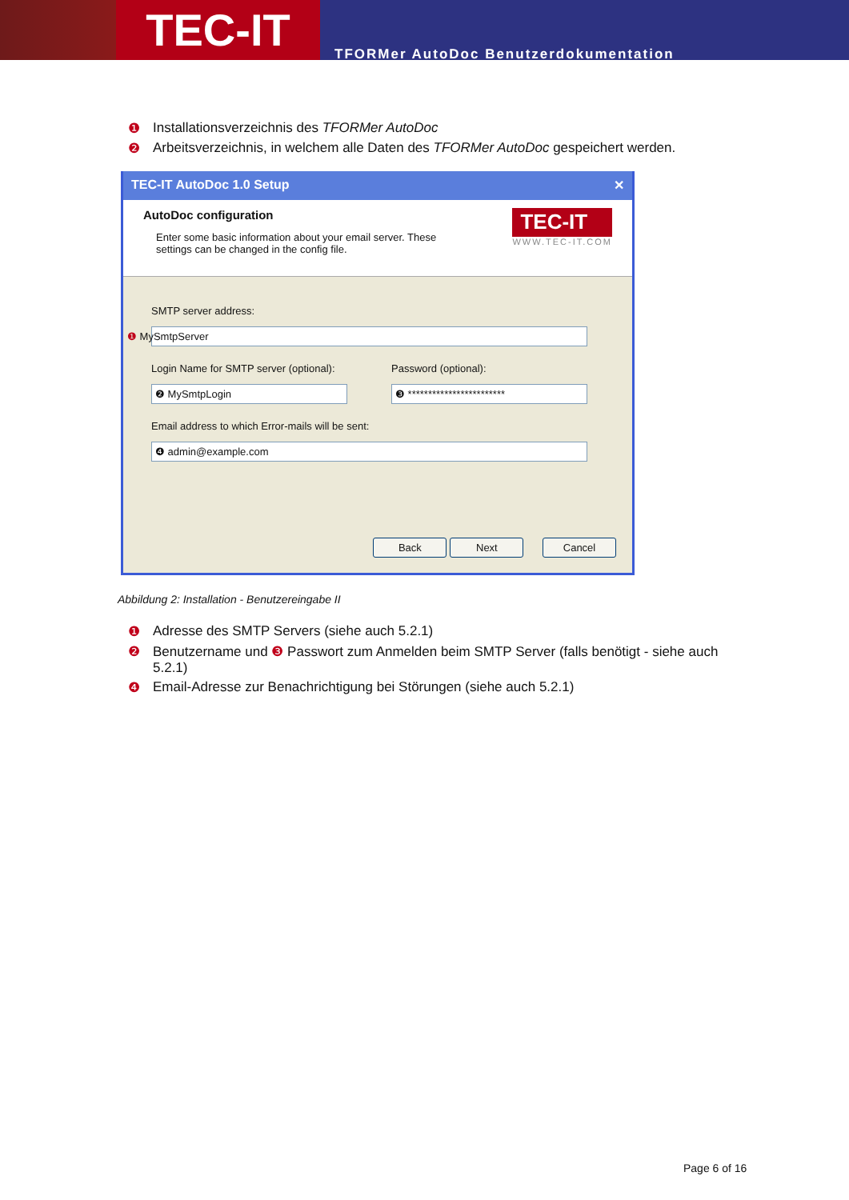TEC-IT
TFORMer AutoDoc Benutzerdokumentation
❶ Installationsverzeichnis des TFORMer AutoDoc
❷ Arbeitsverzeichnis, in welchem alle Daten des TFORMer AutoDoc gespeichert werden.
TEC-IT AutoDoc 1.0 Setup ✕
AutoDoc configuration
Enter some basic information about your email server. These
settings can be changed in the config file.
TEC-IT
WWW.TEC-IT.COM
SMTP server address:
❶ MySmtpServer
Login Name for SMTP server (optional):
❷ MySmtpLogin
Password (optional):
❸ ************************
Email address to which Error-mails will be sent:
❹ admin@example.com
Back Next Cancel
Abbildung 2: Installation - Benutzereingabe II
❶ Adresse des SMTP Servers (siehe auch 5.2.1)
❷ Benutzername und ❸ Passwort zum Anmelden beim SMTP Server (falls benötigt - siehe auch 5.2.1)
❹ Email-Adresse zur Benachrichtigung bei Störungen (siehe auch 5.2.1)
Page 6 of 16